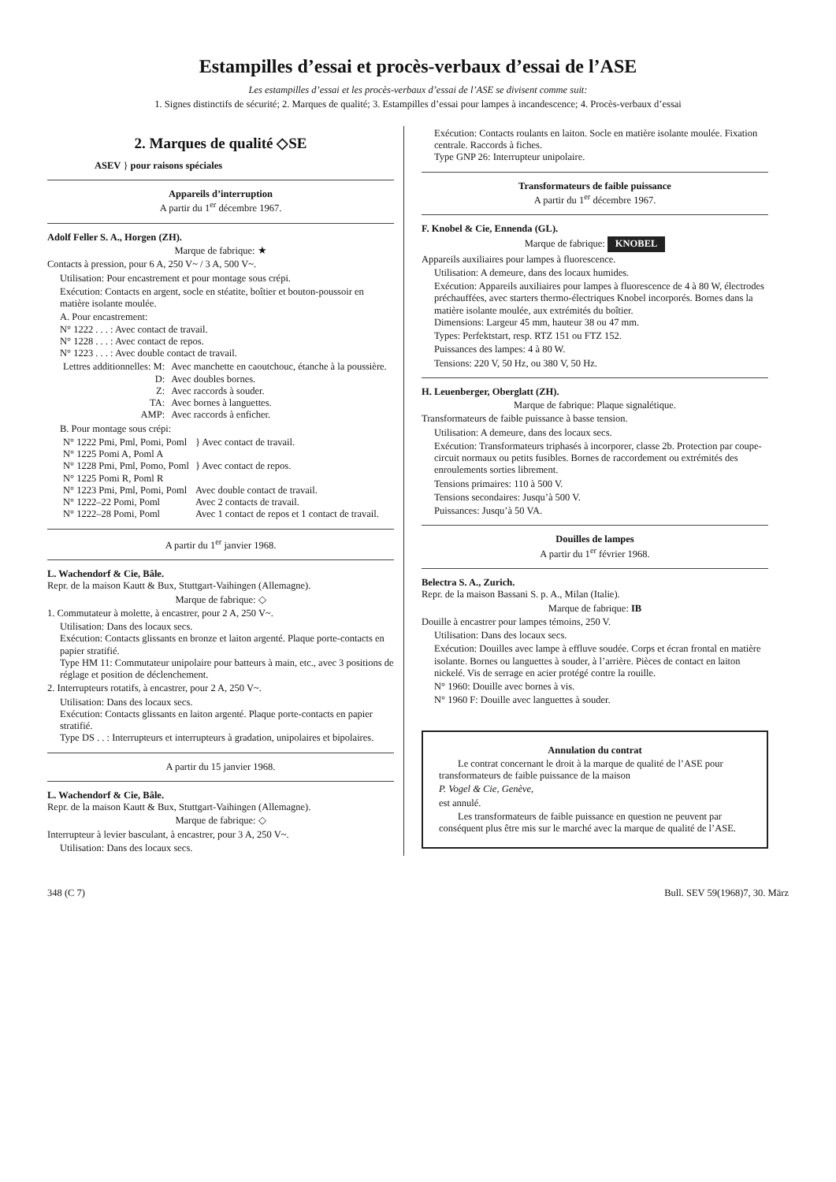Estampilles d’essai et procès-verbaux d’essai de l’ASE
Les estampilles d’essai et les procès-verbaux d’essai de l’ASE se divisent comme suit:
1. Signes distinctifs de sécurité; 2. Marques de qualité; 3. Estampilles d’essai pour lampes à incandescence; 4. Procès-verbaux d’essai
2. Marques de qualité ◇SE
ASEV } pour raisons spéciales
Appareils d’interruption
A partir du 1<sup>er</sup> décembre 1967.
Adolf Feller S. A., Horgen (ZH).
Marque de fabrique: ★
Contacts à pression, pour 6 A, 250 V~ / 3 A, 500 V~.
Utilisation: Pour encastrement et pour montage sous crépi.
Exécution: Contacts en argent, socle en stéatite, boîtier et bouton-poussoir en matière isolante moulée.
A. Pour encastrement:
N° 1222 . . . : Avec contact de travail.
N° 1228 . . . : Avec contact de repos.
N° 1223 . . . : Avec double contact de travail.
| Lettres additionnelles: M: | Avec manchette en caoutchouc, étanche à la poussière. |
| D: | Avec doubles bornes. |
| Z: | Avec raccords à souder. |
| TA: | Avec bornes à languettes. |
| AMP: | Avec raccords à enficher. |
B. Pour montage sous crépi:
| N° 1222 Pmi, Pml, Pomi, Poml N° 1225 Pomi A, Poml A | } Avec contact de travail. |
| N° 1228 Pmi, Pml, Pomo, Poml N° 1225 Pomi R, Poml R | } Avec contact de repos. |
| N° 1223 Pmi, Pml, Pomi, Poml | Avec double contact de travail. |
| N° 1222–22 Pomi, Poml | Avec 2 contacts de travail. |
| N° 1222–28 Pomi, Poml | Avec 1 contact de repos et 1 contact de travail. |
A partir du 1<sup>er</sup> janvier 1968.
L. Wachendorf & Cie, Bâle.
Repr. de la maison Kautt & Bux, Stuttgart-Vaihingen (Allemagne).
Marque de fabrique: ◇
1. Commutateur à molette, à encastrer, pour 2 A, 250 V~.
Utilisation: Dans des locaux secs.
Exécution: Contacts glissants en bronze et laiton argenté. Plaque porte-contacts en papier stratifié.
Type HM 11: Commutateur unipolaire pour batteurs à main, etc., avec 3 positions de réglage et position de déclenchement.
2. Interrupteurs rotatifs, à encastrer, pour 2 A, 250 V~.
Utilisation: Dans des locaux secs.
Exécution: Contacts glissants en laiton argenté. Plaque porte-contacts en papier stratifié.
Type DS . . : Interrupteurs et interrupteurs à gradation, unipolaires et bipolaires.
A partir du 15 janvier 1968.
L. Wachendorf & Cie, Bâle.
Repr. de la maison Kautt & Bux, Stuttgart-Vaihingen (Allemagne).
Marque de fabrique: ◇
Interrupteur à levier basculant, à encastrer, pour 3 A, 250 V~.
Utilisation: Dans des locaux secs.
Exécution: Contacts roulants en laiton. Socle en matière isolante moulée. Fixation centrale. Raccords à fiches.
Type GNP 26: Interrupteur unipolaire.
Transformateurs de faible puissance
A partir du 1<sup>er</sup> décembre 1967.
F. Knobel & Cie, Ennenda (GL).
Marque de fabrique: KNOBEL
Appareils auxiliaires pour lampes à fluorescence.
Utilisation: A demeure, dans des locaux humides.
Exécution: Appareils auxiliaires pour lampes à fluorescence de 4 à 80 W, électrodes préchauffées, avec starters thermo-électriques Knobel incorporés. Bornes dans la matière isolante moulée, aux extrémités du boîtier.
Dimensions: Largeur 45 mm, hauteur 38 ou 47 mm.
Types: Perfektstart, resp. RTZ 151 ou FTZ 152.
Puissances des lampes: 4 à 80 W.
Tensions: 220 V, 50 Hz, ou 380 V, 50 Hz.
H. Leuenberger, Oberglatt (ZH).
Marque de fabrique: Plaque signalétique.
Transformateurs de faible puissance à basse tension.
Utilisation: A demeure, dans des locaux secs.
Exécution: Transformateurs triphasés à incorporer, classe 2b. Protection par coupe-circuit normaux ou petits fusibles. Bornes de raccordement ou extrémités des enroulements sorties librement.
Tensions primaires: 110 à 500 V.
Tensions secondaires: Jusqu’à 500 V.
Puissances: Jusqu’à 50 VA.
Douilles de lampes
A partir du 1<sup>er</sup> février 1968.
Belectra S. A., Zurich.
Repr. de la maison Bassani S. p. A., Milan (Italie).
Marque de fabrique: IB
Douille à encastrer pour lampes témoins, 250 V.
Utilisation: Dans des locaux secs.
Exécution: Douilles avec lampe à effluve soudée. Corps et écran frontal en matière isolante. Bornes ou languettes à souder, à l’arrière. Pièces de contact en laiton nickelé. Vis de serrage en acier protégé contre la rouille.
N° 1960: Douille avec bornes à vis.
N° 1960 F: Douille avec languettes à souder.
Annulation du contrat
Le contrat concernant le droit à la marque de qualité de l’ASE pour transformateurs de faible puissance de la maison
P. Vogel & Cie, Genève,
est annulé.
Les transformateurs de faible puissance en question ne peuvent par conséquent plus être mis sur le marché avec la marque de qualité de l’ASE.
348 (C 7) Bull. SEV 59(1968)7, 30. März